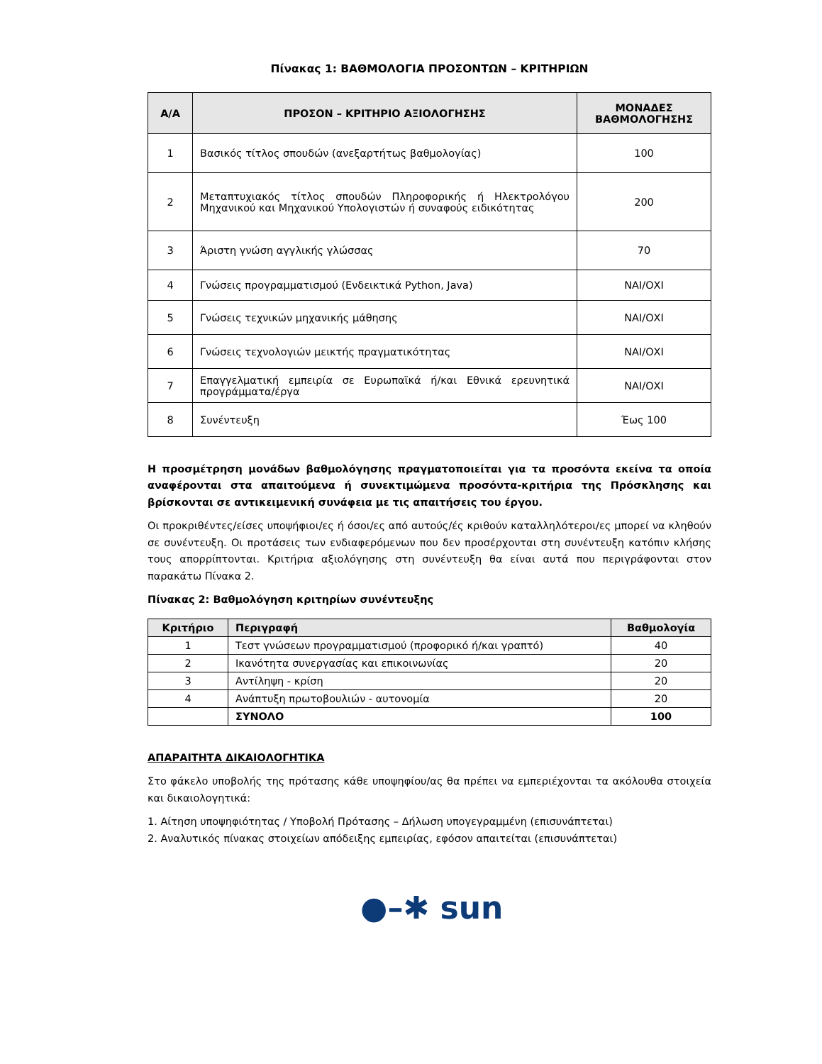Πίνακας 1: ΒΑΘΜΟΛΟΓΙΑ ΠΡΟΣΟΝΤΩΝ – ΚΡΙΤΗΡΙΩΝ
| Α/Α | ΠΡΟΣΟΝ – ΚΡΙΤΗΡΙΟ ΑΞΙΟΛΟΓΗΣΗΣ | ΜΟΝΑΔΕΣ ΒΑΘΜΟΛΟΓΗΣΗΣ |
| --- | --- | --- |
| 1 | Βασικός τίτλος σπουδών (ανεξαρτήτως βαθμολογίας) | 100 |
| 2 | Μεταπτυχιακός τίτλος σπουδών Πληροφορικής ή Ηλεκτρολόγου Μηχανικού και Μηχανικού Υπολογιστών ή συναφούς ειδικότητας | 200 |
| 3 | Άριστη γνώση αγγλικής γλώσσας | 70 |
| 4 | Γνώσεις προγραμματισμού (Ενδεικτικά Python, Java) | ΝΑΙ/ΟΧΙ |
| 5 | Γνώσεις τεχνικών μηχανικής μάθησης | ΝΑΙ/ΟΧΙ |
| 6 | Γνώσεις τεχνολογιών μεικτής πραγματικότητας | ΝΑΙ/ΟΧΙ |
| 7 | Επαγγελματική εμπειρία σε Ευρωπαϊκά ή/και Εθνικά ερευνητικά προγράμματα/έργα | ΝΑΙ/ΟΧΙ |
| 8 | Συνέντευξη | Έως 100 |
Η προσμέτρηση μονάδων βαθμολόγησης πραγματοποιείται για τα προσόντα εκείνα τα οποία αναφέρονται στα απαιτούμενα ή συνεκτιμώμενα προσόντα-κριτήρια της Πρόσκλησης και βρίσκονται σε αντικειμενική συνάφεια με τις απαιτήσεις του έργου.
Οι προκριθέντες/είσες υποψήφιοι/ες ή όσοι/ες από αυτούς/ές κριθούν καταλληλότεροι/ες μπορεί να κληθούν σε συνέντευξη. Οι προτάσεις των ενδιαφερόμενων που δεν προσέρχονται στη συνέντευξη κατόπιν κλήσης τους απορρίπτονται. Κριτήρια αξιολόγησης στη συνέντευξη θα είναι αυτά που περιγράφονται στον παρακάτω Πίνακα 2.
Πίνακας 2: Βαθμολόγηση κριτηρίων συνέντευξης
| Κριτήριο | Περιγραφή | Βαθμολογία |
| --- | --- | --- |
| 1 | Τεστ γνώσεων προγραμματισμού (προφορικό ή/και γραπτό) | 40 |
| 2 | Ικανότητα συνεργασίας και επικοινωνίας | 20 |
| 3 | Αντίληψη - κρίση | 20 |
| 4 | Ανάπτυξη πρωτοβουλιών - αυτονομία | 20 |
| | ΣΥΝΟΛΟ | 100 |
ΑΠΑΡΑΙΤΗΤΑ ΔΙΚΑΙΟΛΟΓΗΤΙΚΑ
Στο φάκελο υποβολής της πρότασης κάθε υποψηφίου/ας θα πρέπει να εμπεριέχονται τα ακόλουθα στοιχεία και δικαιολογητικά:
1. Αίτηση υποψηφιότητας / Υποβολή Πρότασης – Δήλωση υπογεγραμμένη (επισυνάπτεται)
2. Αναλυτικός πίνακας στοιχείων απόδειξης εμπειρίας, εφόσον απαιτείται (επισυνάπτεται)
●–✱ sun